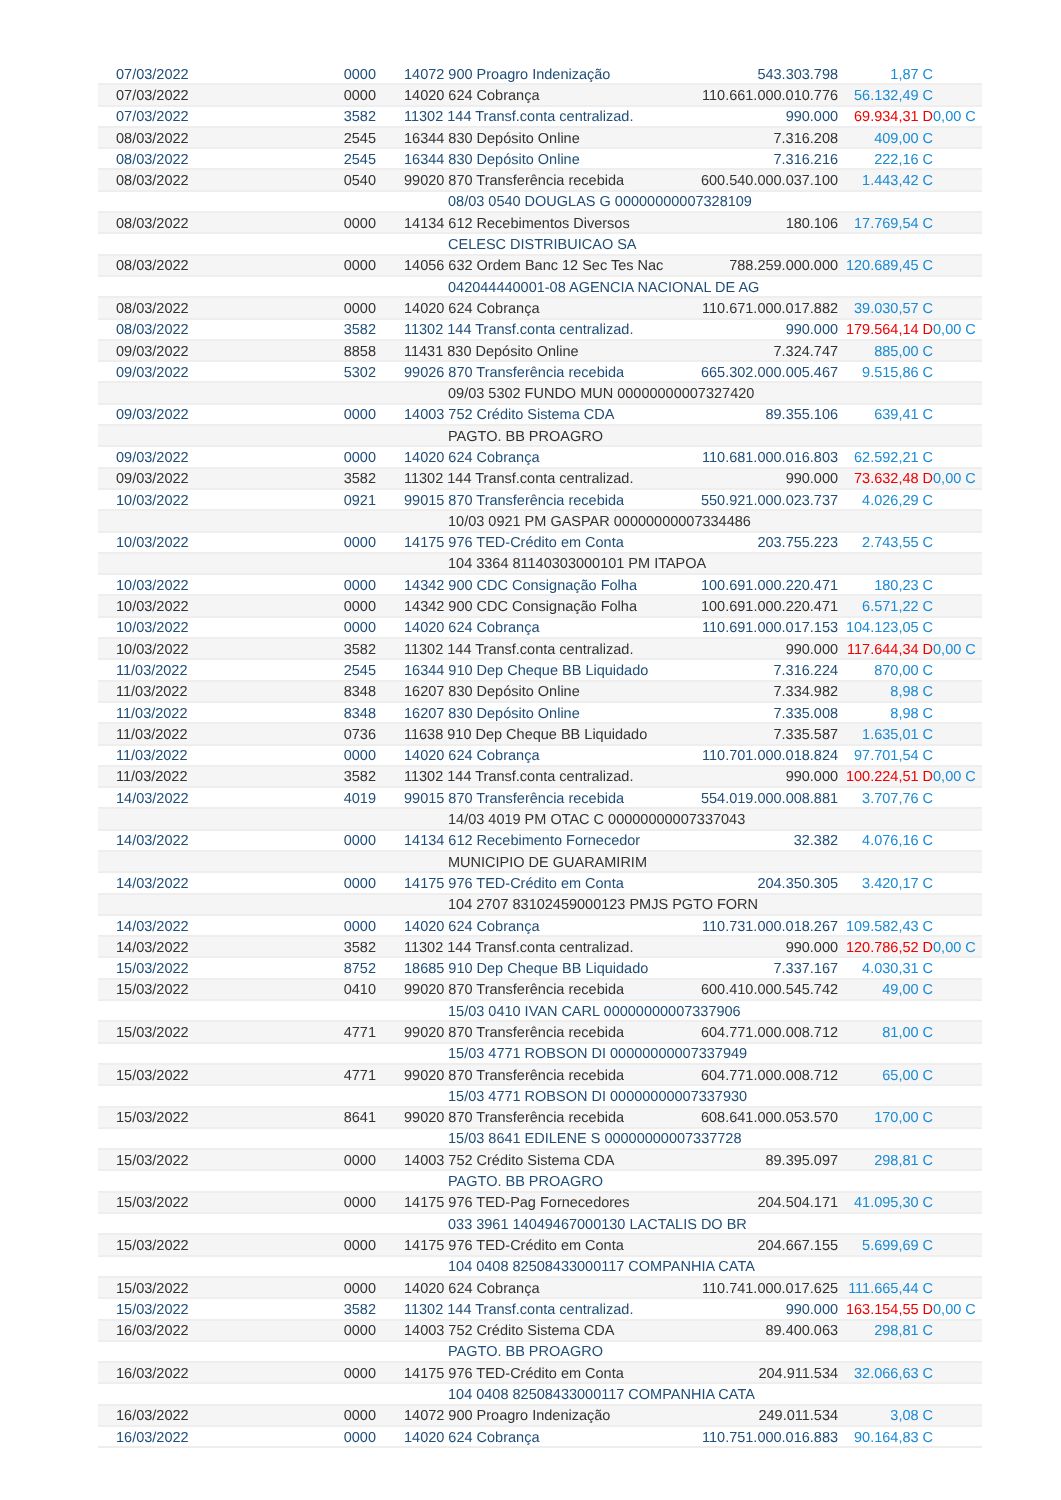| 07/03/2022 | 0000 | 14072 900 Proagro Indenização | 543.303.798 | 1,87 C | |
| 07/03/2022 | 0000 | 14020 624 Cobrança | 110.661.000.010.776 | 56.132,49 C | |
| 07/03/2022 | 3582 | 11302 144 Transf.conta centralizad. | 990.000 | 69.934,31 D | 0,00 C |
| 08/03/2022 | 2545 | 16344 830 Depósito Online | 7.316.208 | 409,00 C | |
| 08/03/2022 | 2545 | 16344 830 Depósito Online | 7.316.216 | 222,16 C | |
| 08/03/2022 | 0540 | 99020 870 Transferência recebida | 600.540.000.037.100 | 1.443,42 C | |
| | | 08/03 0540 DOUGLAS G 00000000007328109 | | | |
| 08/03/2022 | 0000 | 14134 612 Recebimentos Diversos | 180.106 | 17.769,54 C | |
| | | CELESC DISTRIBUICAO SA | | | |
| 08/03/2022 | 0000 | 14056 632 Ordem Banc 12 Sec Tes Nac | 788.259.000.000 | 120.689,45 C | |
| | | 042044440001-08 AGENCIA NACIONAL DE AG | | | |
| 08/03/2022 | 0000 | 14020 624 Cobrança | 110.671.000.017.882 | 39.030,57 C | |
| 08/03/2022 | 3582 | 11302 144 Transf.conta centralizad. | 990.000 | 179.564,14 D | 0,00 C |
| 09/03/2022 | 8858 | 11431 830 Depósito Online | 7.324.747 | 885,00 C | |
| 09/03/2022 | 5302 | 99026 870 Transferência recebida | 665.302.000.005.467 | 9.515,86 C | |
| | | 09/03 5302 FUNDO MUN 00000000007327420 | | | |
| 09/03/2022 | 0000 | 14003 752 Crédito Sistema CDA | 89.355.106 | 639,41 C | |
| | | PAGTO. BB PROAGRO | | | |
| 09/03/2022 | 0000 | 14020 624 Cobrança | 110.681.000.016.803 | 62.592,21 C | |
| 09/03/2022 | 3582 | 11302 144 Transf.conta centralizad. | 990.000 | 73.632,48 D | 0,00 C |
| 10/03/2022 | 0921 | 99015 870 Transferência recebida | 550.921.000.023.737 | 4.026,29 C | |
| | | 10/03 0921 PM GASPAR 00000000007334486 | | | |
| 10/03/2022 | 0000 | 14175 976 TED-Crédito em Conta | 203.755.223 | 2.743,55 C | |
| | | 104 3364 81140303000101 PM ITAPOA | | | |
| 10/03/2022 | 0000 | 14342 900 CDC Consignação Folha | 100.691.000.220.471 | 180,23 C | |
| 10/03/2022 | 0000 | 14342 900 CDC Consignação Folha | 100.691.000.220.471 | 6.571,22 C | |
| 10/03/2022 | 0000 | 14020 624 Cobrança | 110.691.000.017.153 | 104.123,05 C | |
| 10/03/2022 | 3582 | 11302 144 Transf.conta centralizad. | 990.000 | 117.644,34 D | 0,00 C |
| 11/03/2022 | 2545 | 16344 910 Dep Cheque BB Liquidado | 7.316.224 | 870,00 C | |
| 11/03/2022 | 8348 | 16207 830 Depósito Online | 7.334.982 | 8,98 C | |
| 11/03/2022 | 8348 | 16207 830 Depósito Online | 7.335.008 | 8,98 C | |
| 11/03/2022 | 0736 | 11638 910 Dep Cheque BB Liquidado | 7.335.587 | 1.635,01 C | |
| 11/03/2022 | 0000 | 14020 624 Cobrança | 110.701.000.018.824 | 97.701,54 C | |
| 11/03/2022 | 3582 | 11302 144 Transf.conta centralizad. | 990.000 | 100.224,51 D | 0,00 C |
| 14/03/2022 | 4019 | 99015 870 Transferência recebida | 554.019.000.008.881 | 3.707,76 C | |
| | | 14/03 4019 PM OTAC C 00000000007337043 | | | |
| 14/03/2022 | 0000 | 14134 612 Recebimento Fornecedor | 32.382 | 4.076,16 C | |
| | | MUNICIPIO DE GUARAMIRIM | | | |
| 14/03/2022 | 0000 | 14175 976 TED-Crédito em Conta | 204.350.305 | 3.420,17 C | |
| | | 104 2707 83102459000123 PMJS PGTO FORN | | | |
| 14/03/2022 | 0000 | 14020 624 Cobrança | 110.731.000.018.267 | 109.582,43 C | |
| 14/03/2022 | 3582 | 11302 144 Transf.conta centralizad. | 990.000 | 120.786,52 D | 0,00 C |
| 15/03/2022 | 8752 | 18685 910 Dep Cheque BB Liquidado | 7.337.167 | 4.030,31 C | |
| 15/03/2022 | 0410 | 99020 870 Transferência recebida | 600.410.000.545.742 | 49,00 C | |
| | | 15/03 0410 IVAN CARL 00000000007337906 | | | |
| 15/03/2022 | 4771 | 99020 870 Transferência recebida | 604.771.000.008.712 | 81,00 C | |
| | | 15/03 4771 ROBSON DI 00000000007337949 | | | |
| 15/03/2022 | 4771 | 99020 870 Transferência recebida | 604.771.000.008.712 | 65,00 C | |
| | | 15/03 4771 ROBSON DI 00000000007337930 | | | |
| 15/03/2022 | 8641 | 99020 870 Transferência recebida | 608.641.000.053.570 | 170,00 C | |
| | | 15/03 8641 EDILENE S 00000000007337728 | | | |
| 15/03/2022 | 0000 | 14003 752 Crédito Sistema CDA | 89.395.097 | 298,81 C | |
| | | PAGTO. BB PROAGRO | | | |
| 15/03/2022 | 0000 | 14175 976 TED-Pag Fornecedores | 204.504.171 | 41.095,30 C | |
| | | 033 3961 14049467000130 LACTALIS DO BR | | | |
| 15/03/2022 | 0000 | 14175 976 TED-Crédito em Conta | 204.667.155 | 5.699,69 C | |
| | | 104 0408 82508433000117 COMPANHIA CATA | | | |
| 15/03/2022 | 0000 | 14020 624 Cobrança | 110.741.000.017.625 | 111.665,44 C | |
| 15/03/2022 | 3582 | 11302 144 Transf.conta centralizad. | 990.000 | 163.154,55 D | 0,00 C |
| 16/03/2022 | 0000 | 14003 752 Crédito Sistema CDA | 89.400.063 | 298,81 C | |
| | | PAGTO. BB PROAGRO | | | |
| 16/03/2022 | 0000 | 14175 976 TED-Crédito em Conta | 204.911.534 | 32.066,63 C | |
| | | 104 0408 82508433000117 COMPANHIA CATA | | | |
| 16/03/2022 | 0000 | 14072 900 Proagro Indenização | 249.011.534 | 3,08 C | |
| 16/03/2022 | 0000 | 14020 624 Cobrança | 110.751.000.016.883 | 90.164,83 C | |